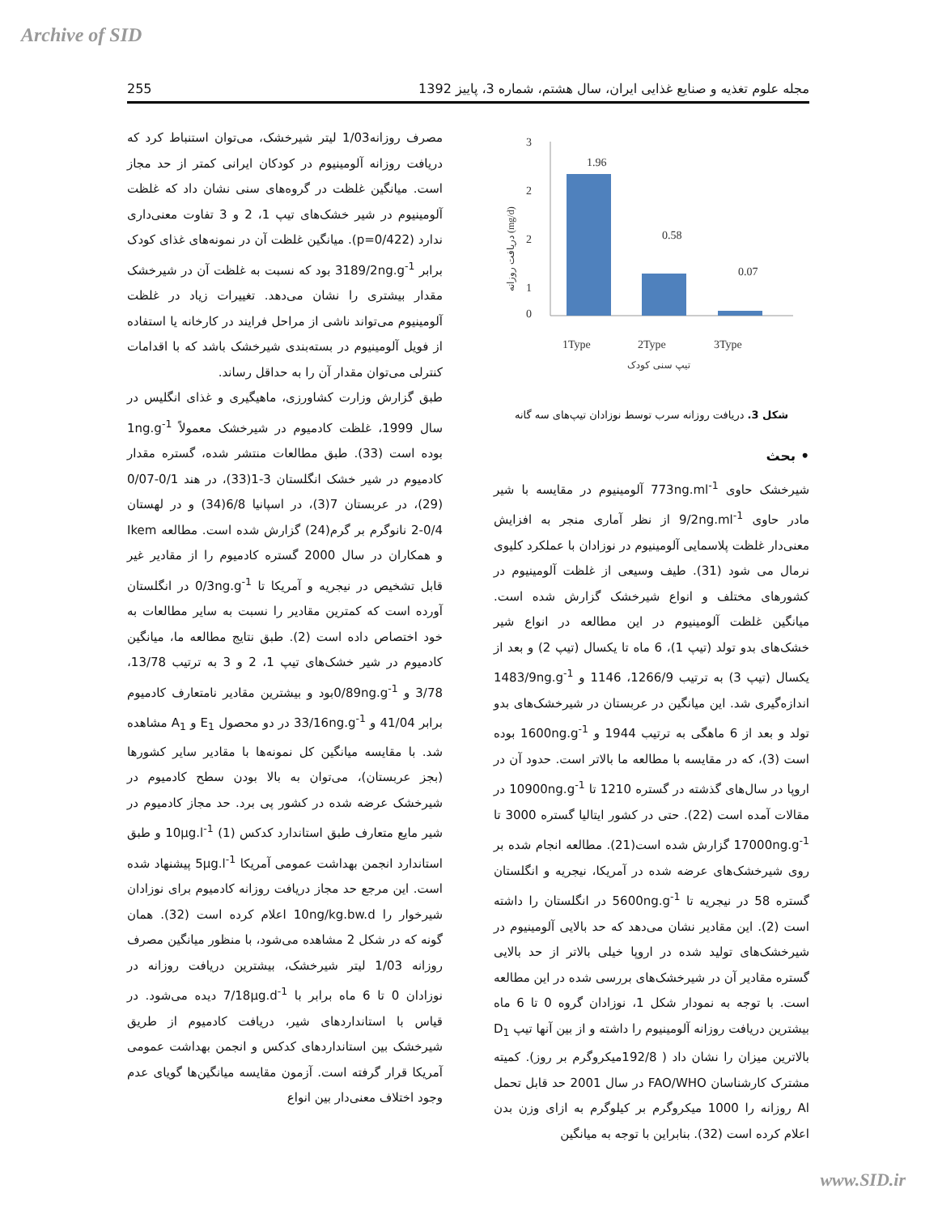Archive of SID
255 مجله علوم تغذیه و صنایع غذایی ایران، سال هشتم، شماره 3، پاییز 1392
3
2
2
1
0
1.96
0.58
0.07
1Type
2Type
3Type
تیپ سنی کودک
دریافت روزانه (mg/d)
شکل 3. دریافت روزانه سرب توسط نوزادان تیپ‌های سه گانه
• بحث
شیرخشک حاوی 773ng.ml<sup>-1</sup> آلومینیوم در مقایسه با شیر مادر حاوی 9/2ng.ml<sup>-1</sup> از نظر آماری منجر به افزایش معنی‌دار غلظت پلاسمایی آلومینیوم در نوزادان با عملکرد کلیوی نرمال می شود (31). طیف وسیعی از غلظت آلومینیوم در کشورهای مختلف و انواع شیرخشک گزارش شده است. میانگین غلظت آلومینیوم در این مطالعه در انواع شیر خشک‌های بدو تولد (تیپ 1)، 6 ماه تا یکسال (تیپ 2) و بعد از یکسال (تیپ 3) به ترتیب 1266/9، 1146 و 1483/9ng.g<sup>-1</sup> اندازه‌گیری شد. این میانگین در عربستان در شیرخشک‌های بدو تولد و بعد از 6 ماهگی به ترتیب 1944 و 1600ng.g<sup>-1</sup> بوده است (3)، که در مقایسه با مطالعه ما بالاتر است. حدود آن در اروپا در سال‌های گذشته در گستره 1210 تا 10900ng.g<sup>-1</sup> در مقالات آمده است (22). حتی در کشور ایتالیا گستره 3000 تا 17000ng.g<sup>-1</sup> گزارش شده است(21). مطالعه انجام شده بر روی شیرخشک‌های عرضه شده در آمریکا، نیجریه و انگلستان گستره 58 در نیجریه تا 5600ng.g<sup>-1</sup> در انگلستان را داشته است (2). این مقادیر نشان می‌دهد که حد بالایی آلومینیوم در شیرخشک‌های تولید شده در اروپا خیلی بالاتر از حد بالایی گستره مقادیر آن در شیرخشک‌های بررسی شده در این مطالعه است. با توجه به نمودار شکل 1، نوزادان گروه 0 تا 6 ماه بیشترین دریافت روزانه آلومینیوم را داشته و از بین آنها تیپ D<sub>1</sub> بالاترین میزان را نشان داد ( 192/8میکروگرم بر روز). کمیته مشترک کارشناسان FAO/WHO در سال 2001 حد قابل تحمل Al روزانه را 1000 میکروگرم بر کیلوگرم به ازای وزن بدن اعلام کرده است (32). بنابراین با توجه به میانگین
مصرف روزانه1/03 لیتر شیرخشک، می‌توان استنباط کرد که دریافت روزانه آلومینیوم در کودکان ایرانی کمتر از حد مجاز است. میانگین غلظت در گروه‌های سنی نشان داد که غلظت آلومینیوم در شیر خشک‌های تیپ 1، 2 و 3 تفاوت معنی‌داری ندارد (p=0/422). میانگین غلظت آن در نمونه‌های غذای کودک برابر 3189/2ng.g<sup>-1</sup> بود که نسبت به غلظت آن در شیرخشک مقدار بیشتری را نشان می‌دهد. تغییرات زیاد در غلظت آلومینیوم می‌تواند ناشی از مراحل فرایند در کارخانه یا استفاده از فویل آلومینیوم در بسته‌بندی شیرخشک باشد که با اقدامات کنترلی می‌توان مقدار آن را به حداقل رساند.
طبق گزارش وزارت کشاورزی، ماهیگیری و غذای انگلیس در سال 1999، غلظت کادمیوم در شیرخشک معمولاً 1ng.g<sup>-1</sup> بوده است (33). طبق مطالعات منتشر شده، گستره مقدار کادمیوم در شیر خشک انگلستان 3-1(33)، در هند 0/1-0/07 (29)، در عربستان 7(3)، در اسپانیا 6/8(34) و در لهستان 0/4-2 نانوگرم بر گرم(24) گزارش شده است. مطالعه Ikem و همکاران در سال 2000 گستره کادمیوم را از مقادیر غیر قابل تشخیص در نیجریه و آمریکا تا 0/3ng.g<sup>-1</sup> در انگلستان آورده است که کمترین مقادیر را نسبت به سایر مطالعات به خود اختصاص داده است (2). طبق نتایج مطالعه ما، میانگین کادمیوم در شیر خشک‌های تیپ 1، 2 و 3 به ترتیب 13/78، 3/78 و 0/89ng.g<sup>-1</sup>بود و بیشترین مقادیر نامتعارف کادمیوم برابر 41/04 و 33/16ng.g<sup>-1</sup> در دو محصول E<sub>1</sub> و A<sub>1</sub> مشاهده شد. با مقایسه میانگین کل نمونه‌ها با مقادیر سایر کشورها (بجز عربستان)، می‌توان به بالا بودن سطح کادمیوم در شیرخشک عرضه شده در کشور پی برد. حد مجاز کادمیوم در شیر مایع متعارف طبق استاندارد کدکس 10μg.l<sup>-1</sup> (1) و طبق استاندارد انجمن بهداشت عمومی آمریکا 5μg.l<sup>-1</sup> پیشنهاد شده است. این مرجع حد مجاز دریافت روزانه کادمیوم برای نوزادان شیرخوار را 10ng/kg.bw.d اعلام کرده است (32). همان گونه که در شکل 2 مشاهده می‌شود، با منظور میانگین مصرف روزانه 1/03 لیتر شیرخشک، بیشترین دریافت روزانه در نوزادان 0 تا 6 ماه برابر با 7/18μg.d<sup>-1</sup> دیده می‌شود. در قیاس با استانداردهای شیر، دریافت کادمیوم از طریق شیرخشک بین استانداردهای کدکس و انجمن بهداشت عمومی آمریکا قرار گرفته است. آزمون مقایسه میانگین‌ها گویای عدم وجود اختلاف معنی‌دار بین انواع
www.SID.ir